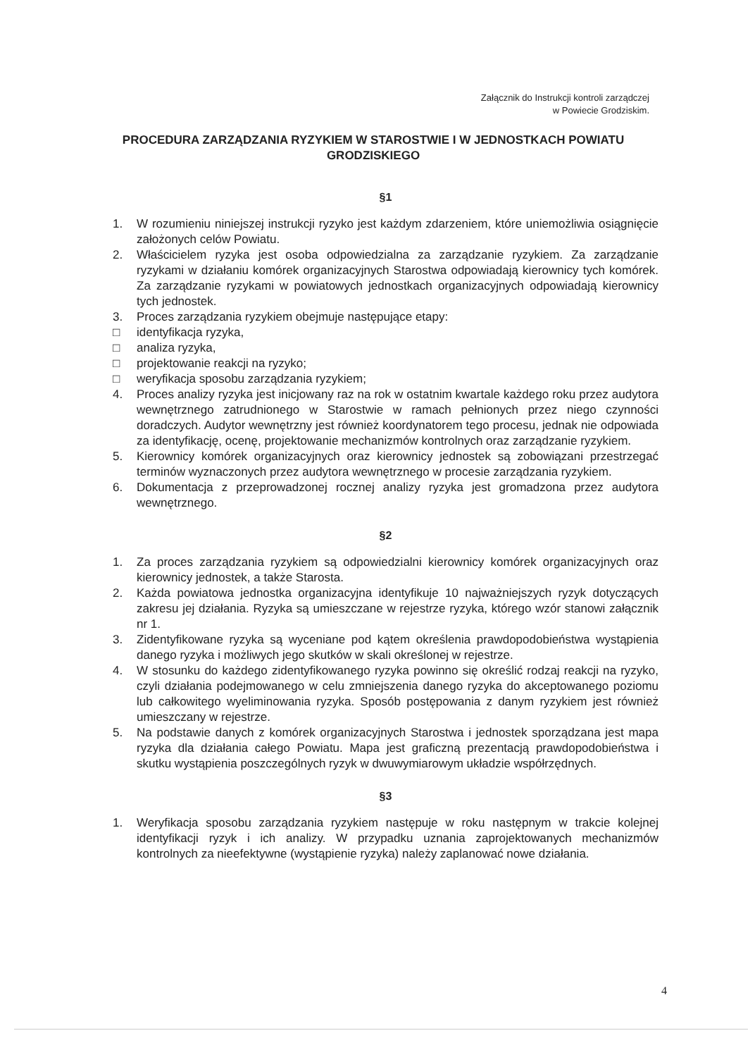Załącznik do Instrukcji kontroli zarządczej
w Powiecie Grodziskim.
PROCEDURA ZARZĄDZANIA RYZYKIEM W STAROSTWIE I W JEDNOSTKACH POWIATU GRODZISKIEGO
§1
1. W rozumieniu niniejszej instrukcji ryzyko jest każdym zdarzeniem, które uniemożliwia osiągnięcie założonych celów Powiatu.
2. Właścicielem ryzyka jest osoba odpowiedzialna za zarządzanie ryzykiem. Za zarządzanie ryzykami w działaniu komórek organizacyjnych Starostwa odpowiadają kierownicy tych komórek. Za zarządzanie ryzykami w powiatowych jednostkach organizacyjnych odpowiadają kierownicy tych jednostek.
3. Proces zarządzania ryzykiem obejmuje następujące etapy:
□ identyfikacja ryzyka,
□ analiza ryzyka,
□ projektowanie reakcji na ryzyko;
□ weryfikacja sposobu zarządzania ryzykiem;
4. Proces analizy ryzyka jest inicjowany raz na rok w ostatnim kwartale każdego roku przez audytora wewnętrznego zatrudnionego w Starostwie w ramach pełnionych przez niego czynności doradczych. Audytor wewnętrzny jest również koordynatorem tego procesu, jednak nie odpowiada za identyfikację, ocenę, projektowanie mechanizmów kontrolnych oraz zarządzanie ryzykiem.
5. Kierownicy komórek organizacyjnych oraz kierownicy jednostek są zobowiązani przestrzegać terminów wyznaczonych przez audytora wewnętrznego w procesie zarządzania ryzykiem.
6. Dokumentacja z przeprowadzonej rocznej analizy ryzyka jest gromadzona przez audytora wewnętrznego.
§2
1. Za proces zarządzania ryzykiem są odpowiedzialni kierownicy komórek organizacyjnych oraz kierownicy jednostek, a także Starosta.
2. Każda powiatowa jednostka organizacyjna identyfikuje 10 najważniejszych ryzyk dotyczących zakresu jej działania. Ryzyka są umieszczane w rejestrze ryzyka, którego wzór stanowi załącznik nr 1.
3. Zidentyfikowane ryzyka są wyceniane pod kątem określenia prawdopodobieństwa wystąpienia danego ryzyka i możliwych jego skutków w skali określonej w rejestrze.
4. W stosunku do każdego zidentyfikowanego ryzyka powinno się określić rodzaj reakcji na ryzyko, czyli działania podejmowanego w celu zmniejszenia danego ryzyka do akceptowanego poziomu lub całkowitego wyeliminowania ryzyka. Sposób postępowania z danym ryzykiem jest również umieszczany w rejestrze.
5. Na podstawie danych z komórek organizacyjnych Starostwa i jednostek sporządzana jest mapa ryzyka dla działania całego Powiatu. Mapa jest graficzną prezentacją prawdopodobieństwa i skutku wystąpienia poszczególnych ryzyk w dwuwymiarowym układzie współrzędnych.
§3
1. Weryfikacja sposobu zarządzania ryzykiem następuje w roku następnym w trakcie kolejnej identyfikacji ryzyk i ich analizy. W przypadku uznania zaprojektowanych mechanizmów kontrolnych za nieefektywne (wystąpienie ryzyka) należy zaplanować nowe działania.
4